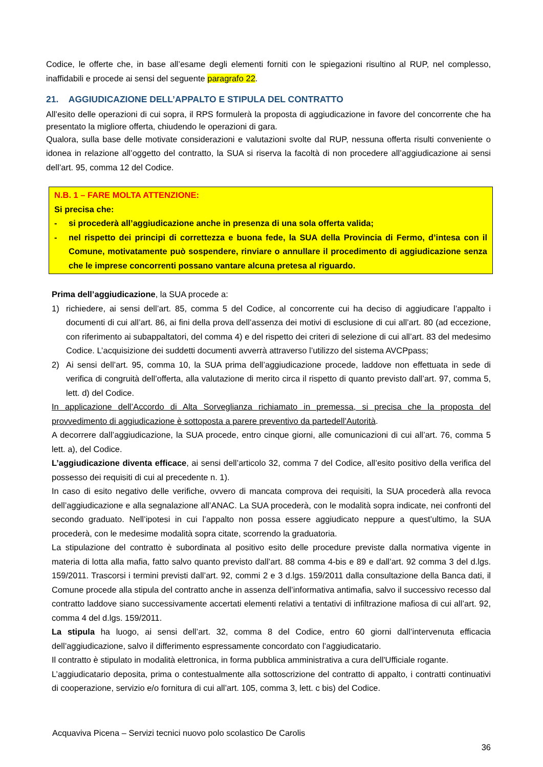Codice, le offerte che, in base all’esame degli elementi forniti con le spiegazioni risultino al RUP, nel complesso, inaffidabili e procede ai sensi del seguente paragrafo 22.
21. AGGIUDICAZIONE DELL’APPALTO E STIPULA DEL CONTRATTO
All’esito delle operazioni di cui sopra, il RPS formulerà la proposta di aggiudicazione in favore del concorrente che ha presentato la migliore offerta, chiudendo le operazioni di gara.
Qualora, sulla base delle motivate considerazioni e valutazioni svolte dal RUP, nessuna offerta risulti conveniente o idonea in relazione all’oggetto del contratto, la SUA si riserva la facoltà di non procedere all’aggiudicazione ai sensi dell’art. 95, comma 12 del Codice.
N.B. 1 – FARE MOLTA ATTENZIONE:
Si precisa che:
- si procederà all’aggiudicazione anche in presenza di una sola offerta valida;
- nel rispetto dei principi di correttezza e buona fede, la SUA della Provincia di Fermo, d’intesa con il Comune, motivatamente può sospendere, rinviare o annullare il procedimento di aggiudicazione senza che le imprese concorrenti possano vantare alcuna pretesa al riguardo.
Prima dell’aggiudicazione, la SUA procede a:
1) richiedere, ai sensi dell’art. 85, comma 5 del Codice, al concorrente cui ha deciso di aggiudicare l’appalto i documenti di cui all’art. 86, ai fini della prova dell’assenza dei motivi di esclusione di cui all’art. 80 (ad eccezione, con riferimento ai subappaltatori, del comma 4) e del rispetto dei criteri di selezione di cui all’art. 83 del medesimo Codice. L’acquisizione dei suddetti documenti avverrà attraverso l’utilizzo del sistema AVCPpass;
2) Ai sensi dell’art. 95, comma 10, la SUA prima dell’aggiudicazione procede, laddove non effettuata in sede di verifica di congruità dell’offerta, alla valutazione di merito circa il rispetto di quanto previsto dall’art. 97, comma 5, lett. d) del Codice.
In applicazione dell’Accordo di Alta Sorveglianza richiamato in premessa, si precisa che la proposta del provvedimento di aggiudicazione è sottoposta a parere preventivo da partedell’Autorità.
A decorrere dall’aggiudicazione, la SUA procede, entro cinque giorni, alle comunicazioni di cui all’art. 76, comma 5 lett. a), del Codice.
L’aggiudicazione diventa efficace, ai sensi dell’articolo 32, comma 7 del Codice, all’esito positivo della verifica del possesso dei requisiti di cui al precedente n. 1).
In caso di esito negativo delle verifiche, ovvero di mancata comprova dei requisiti, la SUA procederà alla revoca dell’aggiudicazione e alla segnalazione all’ANAC. La SUA procederà, con le modalità sopra indicate, nei confronti del secondo graduato. Nell’ipotesi in cui l’appalto non possa essere aggiudicato neppure a quest’ultimo, la SUA procederà, con le medesime modalità sopra citate, scorrendo la graduatoria.
La stipulazione del contratto è subordinata al positivo esito delle procedure previste dalla normativa vigente in materia di lotta alla mafia, fatto salvo quanto previsto dall’art. 88 comma 4-bis e 89 e dall’art. 92 comma 3 del d.lgs. 159/2011. Trascorsi i termini previsti dall’art. 92, commi 2 e 3 d.lgs. 159/2011 dalla consultazione della Banca dati, il Comune procede alla stipula del contratto anche in assenza dell’informativa antimafia, salvo il successivo recesso dal contratto laddove siano successivamente accertati elementi relativi a tentativi di infiltrazione mafiosa di cui all’art. 92, comma 4 del d.lgs. 159/2011.
La stipula ha luogo, ai sensi dell’art. 32, comma 8 del Codice, entro 60 giorni dall’intervenuta efficacia dell’aggiudicazione, salvo il differimento espressamente concordato con l’aggiudicatario.
Il contratto è stipulato in modalità elettronica, in forma pubblica amministrativa a cura dell'Ufficiale rogante.
L’aggiudicatario deposita, prima o contestualmente alla sottoscrizione del contratto di appalto, i contratti continuativi di cooperazione, servizio e/o fornitura di cui all’art. 105, comma 3, lett. c bis) del Codice.
Acquaviva Picena – Servizi tecnici nuovo polo scolastico De Carolis
36